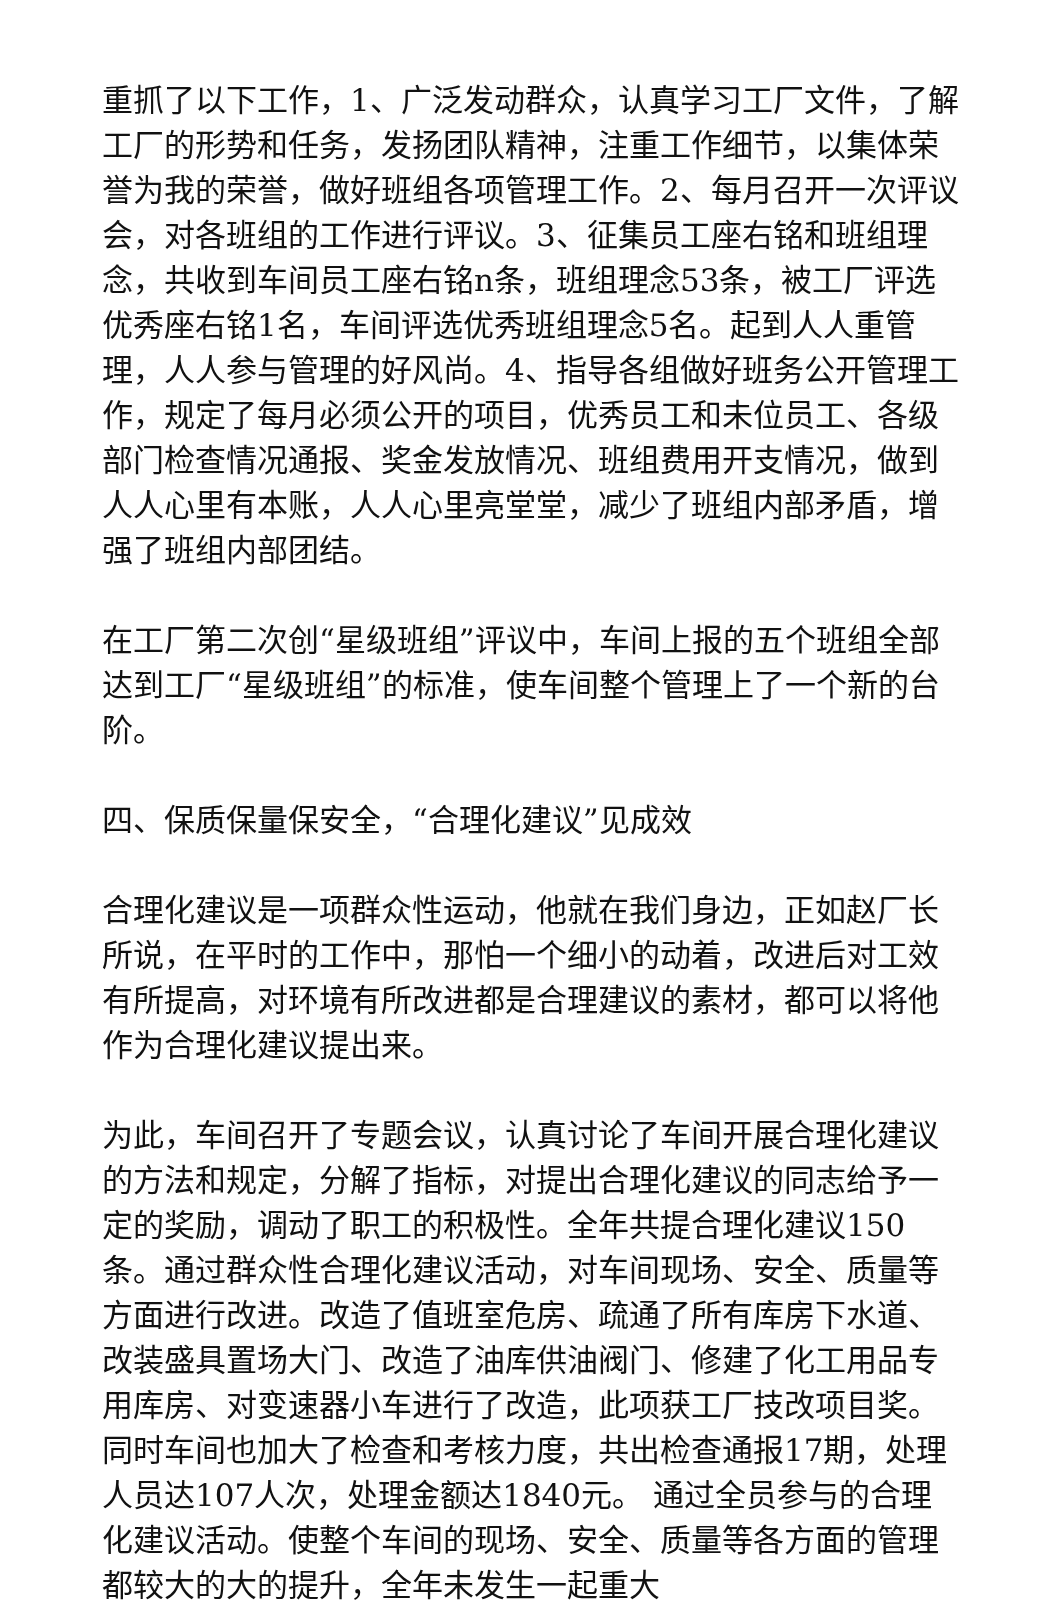重抓了以下工作，1、广泛发动群众，认真学习工厂文件，了解工厂的形势和任务，发扬团队精神，注重工作细节，以集体荣誉为我的荣誉，做好班组各项管理工作。2、每月召开一次评议会，对各班组的工作进行评议。3、征集员工座右铭和班组理念，共收到车间员工座右铭n条，班组理念53条，被工厂评选优秀座右铭1名，车间评选优秀班组理念5名。起到人人重管理，人人参与管理的好风尚。4、指导各组做好班务公开管理工作，规定了每月必须公开的项目，优秀员工和未位员工、各级部门检查情况通报、奖金发放情况、班组费用开支情况，做到人人心里有本账，人人心里亮堂堂，减少了班组内部矛盾，增强了班组内部团结。
在工厂第二次创“星级班组”评议中，车间上报的五个班组全部达到工厂“星级班组”的标准，使车间整个管理上了一个新的台阶。
四、保质保量保安全，“合理化建议”见成效
合理化建议是一项群众性运动，他就在我们身边，正如赵厂长所说，在平时的工作中，那怕一个细小的动着，改进后对工效有所提高，对环境有所改进都是合理建议的素材，都可以将他作为合理化建议提出来。
为此，车间召开了专题会议，认真讨论了车间开展合理化建议的方法和规定，分解了指标，对提出合理化建议的同志给予一定的奖励，调动了职工的积极性。全年共提合理化建议150条。通过群众性合理化建议活动，对车间现场、安全、质量等方面进行改进。改造了值班室危房、疏通了所有库房下水道、改装盛具置场大门、改造了油库供油阀门、修建了化工用品专用库房、对变速器小车进行了改造，此项获工厂技改项目奖。同时车间也加大了检查和考核力度，共出检查通报17期，处理人员达107人次，处理金额达1840元。 通过全员参与的合理化建议活动。使整个车间的现场、安全、质量等各方面的管理都较大的大的提升，全年未发生一起重大